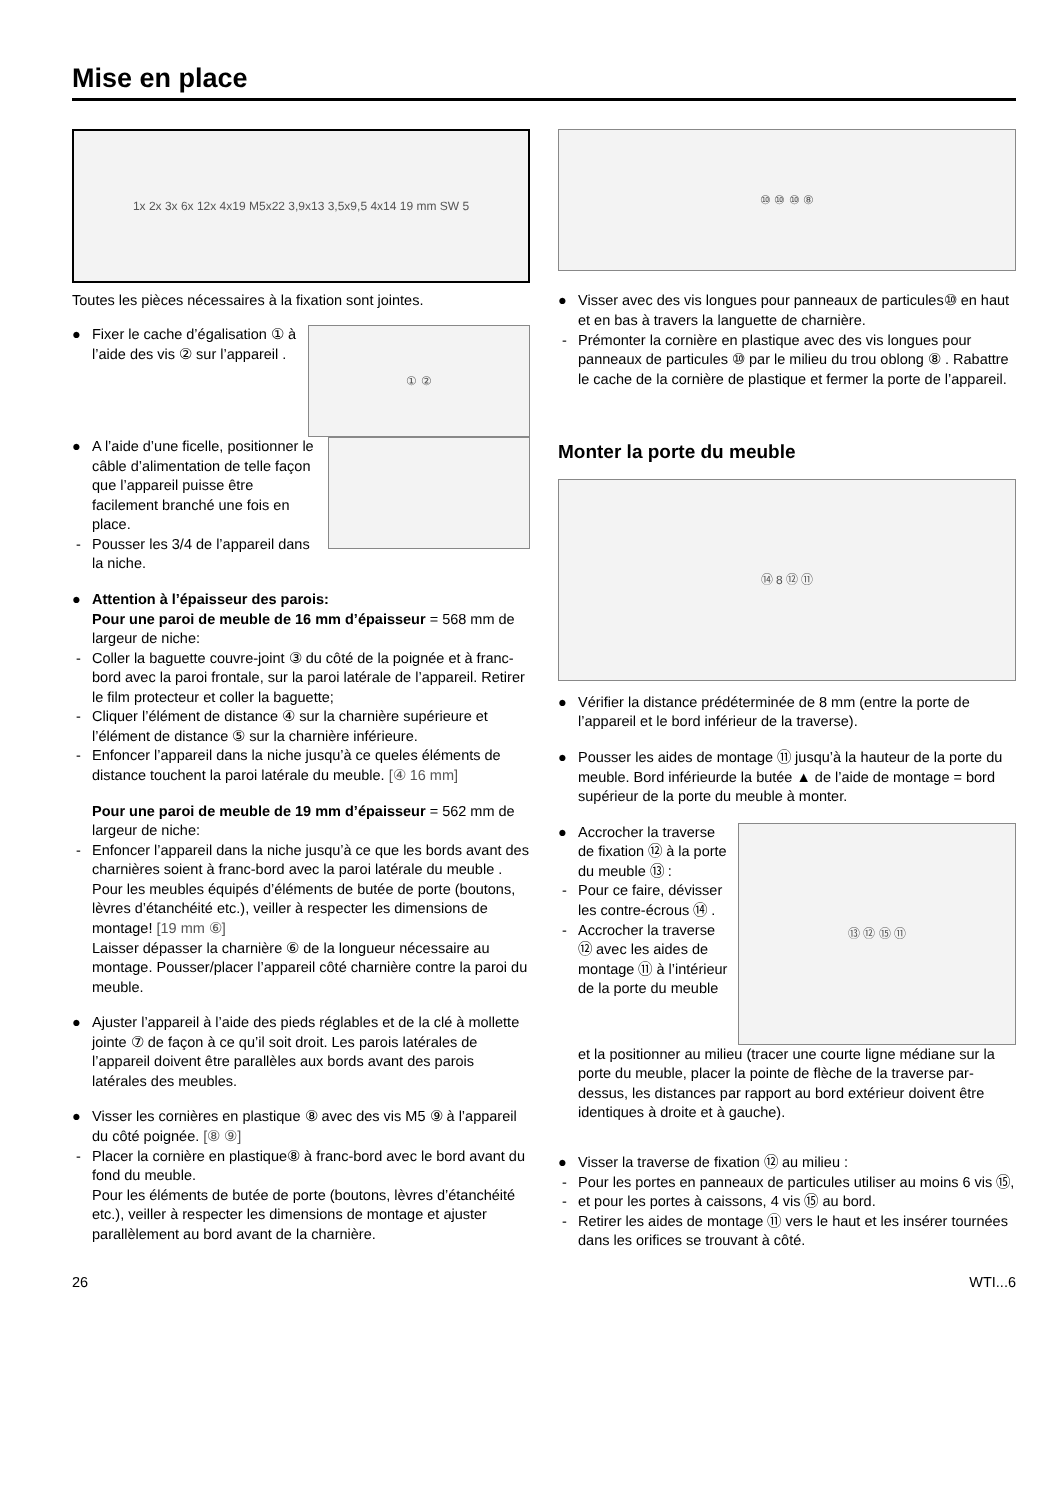Mise en place
1x 2x 3x 6x 12x 4x19 M5x22 3,9x13 3,5x9,5 4x14 19 mm SW 5
Toutes les pièces nécessaires à la fixation sont jointes.
Fixer le cache d’égalisation ① à l’aide des vis ② sur l’appareil .
① ②
A l’aide d’une ficelle, positionner le câble d’alimentation de telle façon que l’appareil puisse être facilement branché une fois en place.
Pousser les 3/4 de l’appareil dans la niche.
Attention à l’épaisseur des parois:
Pour une paroi de meuble de 16 mm d’épaisseur = 568 mm de largeur de niche:
Coller la baguette couvre-joint ③ du côté de la poignée et à franc-bord avec la paroi frontale, sur la paroi latérale de l’appareil. Retirer le film protecteur et coller la baguette;
Cliquer l’élément de distance ④ sur la charnière supérieure et l’élément de distance ⑤ sur la charnière inférieure.
Enfoncer l’appareil dans la niche jusqu’à ce queles éléments de distance touchent la paroi latérale du meuble. [④ 16 mm]
Pour une paroi de meuble de 19 mm d’épaisseur = 562 mm de largeur de niche:
Enfoncer l’appareil dans la niche jusqu’à ce que les bords avant des charnières soient à franc-bord avec la paroi latérale du meuble . Pour les meubles équipés d’éléments de butée de porte (boutons, lèvres d’étanchéité etc.), veiller à respecter les dimensions de montage! [19 mm ⑥]
Laisser dépasser la charnière ⑥ de la longueur nécessaire au montage. Pousser/placer l’appareil côté charnière contre la paroi du meuble.
Ajuster l’appareil à l’aide des pieds réglables et de la clé à mollette jointe ⑦ de façon à ce qu’il soit droit. Les parois latérales de l’appareil doivent être parallèles aux bords avant des parois latérales des meubles.
Visser les cornières en plastique ⑧ avec des vis M5 ⑨ à l’appareil du côté poignée. [⑧ ⑨]
Placer la cornière en plastique⑧ à franc-bord avec le bord avant du fond du meuble.
Pour les éléments de butée de porte (boutons, lèvres d’étanchéité etc.), veiller à respecter les dimensions de montage et ajuster parallèlement au bord avant de la charnière.
⑩ ⑩ ⑩ ⑧
Visser avec des vis longues pour panneaux de particules⑩ en haut et en bas à travers la languette de charnière.
Prémonter la cornière en plastique avec des vis longues pour panneaux de particules ⑩ par le milieu du trou oblong ⑧ . Rabattre le cache de la cornière de plastique et fermer la porte de l’appareil.
Monter la porte du meuble
⑭ 8 ⑫ ⑪
Vérifier la distance prédéterminée de 8 mm (entre la porte de l’appareil et le bord inférieur de la traverse).
Pousser les aides de montage ⑪ jusqu’à la hauteur de la porte du meuble. Bord inférieurde la butée ▲ de l’aide de montage = bord supérieur de la porte du meuble à monter.
Accrocher la traverse de fixation ⑫ à la porte du meuble ⑬ :
Pour ce faire, dévisser les contre-écrous ⑭ .
Accrocher la traverse ⑫ avec les aides de montage ⑪ à l’intérieur de la porte du meuble
⑬ ⑫ ⑮ ⑪
et la positionner au milieu (tracer une courte ligne médiane sur la porte du meuble, placer la pointe de flèche de la traverse par-dessus, les distances par rapport au bord extérieur doivent être identiques à droite et à gauche).
Visser la traverse de fixation ⑫ au milieu :
Pour les portes en panneaux de particules utiliser au moins 6 vis ⑮,
et pour les portes à caissons, 4 vis ⑮ au bord.
Retirer les aides de montage ⑪ vers le haut et les insérer tournées dans les orifices se trouvant à côté.
26 WTI...6